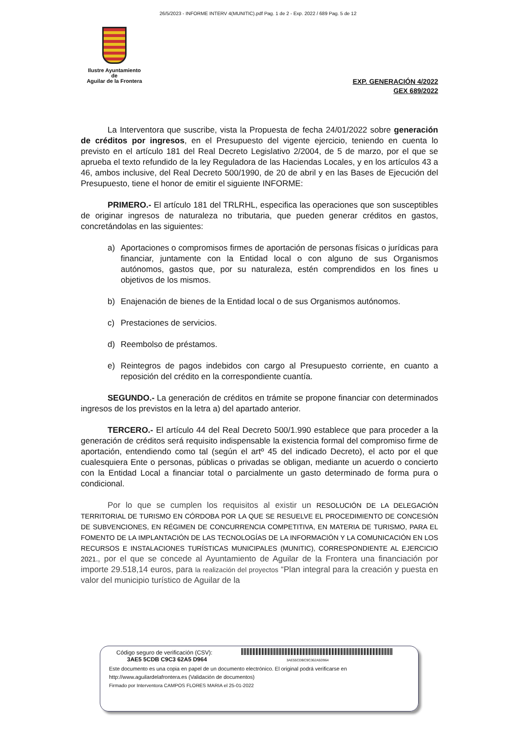26/5/2023 - INFORME INTERV 4(MUNITIC).pdf Pag. 1 de 2 - Exp. 2022 / 689 Pag. 5 de 12
Ilustre Ayuntamiento
de
Aguilar de la Frontera
EXP. GENERACIÓN 4/2022
GEX 689/2022
La Interventora que suscribe, vista la Propuesta de fecha 24/01/2022 sobre generación de créditos por ingresos, en el Presupuesto del vigente ejercicio, teniendo en cuenta lo previsto en el artículo 181 del Real Decreto Legislativo 2/2004, de 5 de marzo, por el que se aprueba el texto refundido de la ley Reguladora de las Haciendas Locales, y en los artículos 43 a 46, ambos inclusive, del Real Decreto 500/1990, de 20 de abril y en las Bases de Ejecución del Presupuesto, tiene el honor de emitir el siguiente INFORME:
PRIMERO.- El artículo 181 del TRLRHL, especifica las operaciones que son susceptibles de originar ingresos de naturaleza no tributaria, que pueden generar créditos en gastos, concretándolas en las siguientes:
a) Aportaciones o compromisos firmes de aportación de personas físicas o jurídicas para financiar, juntamente con la Entidad local o con alguno de sus Organismos autónomos, gastos que, por su naturaleza, estén comprendidos en los fines u objetivos de los mismos.
b) Enajenación de bienes de la Entidad local o de sus Organismos autónomos.
c) Prestaciones de servicios.
d) Reembolso de préstamos.
e) Reintegros de pagos indebidos con cargo al Presupuesto corriente, en cuanto a reposición del crédito en la correspondiente cuantía.
SEGUNDO.- La generación de créditos en trámite se propone financiar con determinados ingresos de los previstos en la letra a) del apartado anterior.
TERCERO.- El artículo 44 del Real Decreto 500/1.990 establece que para proceder a la generación de créditos será requisito indispensable la existencia formal del compromiso firme de aportación, entendiendo como tal (según el artº 45 del indicado Decreto), el acto por el que cualesquiera Ente o personas, públicas o privadas se obligan, mediante un acuerdo o concierto con la Entidad Local a financiar total o parcialmente un gasto determinado de forma pura o condicional.
Por lo que se cumplen los requisitos al existir un RESOLUCIÓN DE LA DELEGACIÓN TERRITORIAL DE TURISMO EN CÓRDOBA POR LA QUE SE RESUELVE EL PROCEDIMIENTO DE CONCESIÓN DE SUBVENCIONES, EN RÉGIMEN DE CONCURRENCIA COMPETITIVA, EN MATERIA DE TURISMO, PARA EL FOMENTO DE LA IMPLANTACIÓN DE LAS TECNOLOGÍAS DE LA INFORMACIÓN Y LA COMUNICACIÓN EN LOS RECURSOS E INSTALACIONES TURÍSTICAS MUNICIPALES (MUNITIC), CORRESPONDIENTE AL EJERCICIO 2021., por el que se concede al Ayuntamiento de Aguilar de la Frontera una financiación por importe 29.518,14 euros, para la realización del proyectos “Plan integral para la creación y puesta en valor del municipio turístico de Aguilar de la
Código seguro de verificación (CSV):
3AE5 5CDB C9C3 62A5 D964 3AE55CDBC9C362A5D964
Este documento es una copia en papel de un documento electrónico. El original podrá verificarse en
http://www.aguilardelafrontera.es (Validación de documentos)
Firmado por Interventora CAMPOS FLORES MARIA el 25-01-2022